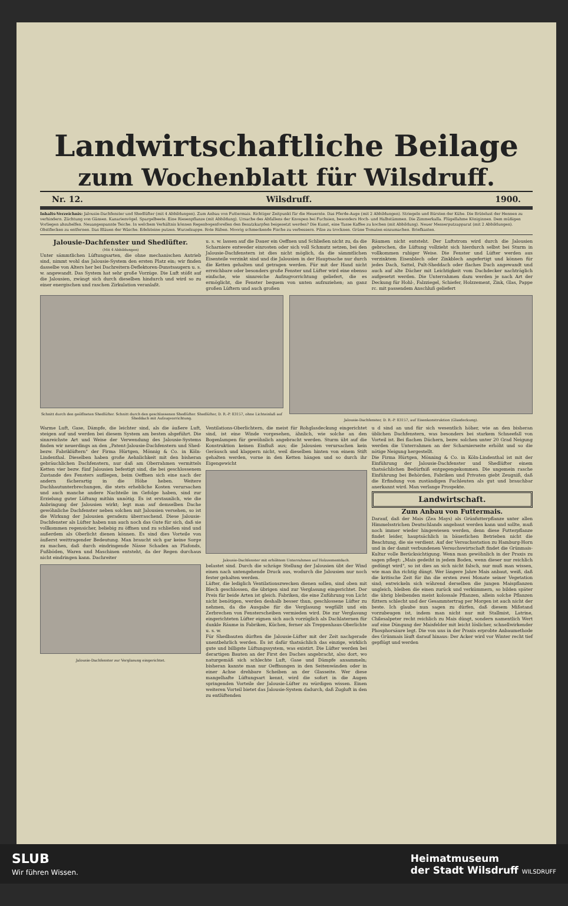Landwirtschaftliche Beilage
zum Wochenblatt für Wilsdruff.
Nr. 12. Wilsdruff. 1900.
Inhalts-Verzeichnis: Jalousie-Dachfenster und Shedlüfter (mit 4 Abbildungen). Zum Anbau von Futtermais. Richtiger Zeitpunkt für die Heuernte. Das Pferde-Auge (mit 2 Abbildungen). Striegeln und Bürsten der Kühe. Die Brütelust der Hennen zu verhindern. Züchtung von Gänsen. Kanarienvögel. Spargelbeete. Eine Riesenpflanze (mit Abbildung). Ursache des Abfallens der Knospen bei Fuchsien, besonders Hoch- und Halbstämmen. Die Zimmerkalla. Flügellahme Königinnen. Dem müßigen Vorliegen abzuhelfen. Neuangespannte Teiche. In welchem Verhältnis können Regenbogenforellen den Besatzkarpfen beigesetzt werden? Die Kunst, eine Tasse Kaffee zu kochen (mit Abbildung). Neuer Messerputzapparat (mit 2 Abbildungen). Obstflecken zu entfernen. Das Bläuen der Wäsche. Edelsteine putzen. Wurzelsuppe. Rote Rüben. Moorig schmeckende Fische zu verbessern. Pilze zu trocknen. Grüne Tomaten einzumachen. Briefkasten.
Jalousie-Dachfenster und Shedlüfter.
(Mit 4 Abbildungen)
Unter sämmtlichen Lüftungsarten, die ohne mechanischen Antrieb sind, nimmt wohl das Jalousie-System den ersten Platz ein; wir finden dasselbe von Alters her bei Dachreitern-Deflektoren-Dunstsaugern u. s. w. angewandt. Das System hat sehr große Vorzüge. Die Luft stößt auf die Jalousien, zwängt sich durch dieselben hindurch und wird so zu einer energischen und raschen Zirkulation veranlaßt.
u. s. w. lassen auf die Dauer ein Oeffnen und Schließen nicht zu, da die Scharniere entweder einrosten oder sich voll Schmutz setzen, bei den Jalousie-Dachfenstern ist dies nicht möglich, da die sämmtlichen Eisenteile verzinkt sind und die Jalousien in der Hauptsache nur durch die Ketten gehalten und getragen werden. Für mit der Hand nicht erreichbare oder besonders große Fenster und Lüfter wird eine ebenso einfache, wie sinnreiche Aufzugvorrichtung geliefert, die es ermöglicht, die Fenster bequem von unten aufzuziehen; an ganz großen Lüftern und auch großen
Räumen nicht entsteht. Der Luftstrom wird durch die Jalousien gebrochen, die Lüftung vollzieht sich hierdurch selbst bei Sturm in vollkommen ruhiger Weise. Die Fenster und Lüfter werden aus verzinktem Eisenblech oder Zinkblech angefertigt und können für jedes Dach, Sattel, Pult-Sheddach oder flaches Dach angewandt und auch auf alte Dächer mit Leichtigkeit vom Dachdecker nachträglich aufgesetzt werden. Die Unterrahmen dazu werden je nach Art der Deckung für Hohl-, Falzziegel, Schiefer, Holzzement, Zink, Glas, Pappe rc. mit passendem Anschluß geliefert
Schnitt durch den geöffneten Shedlüfter. Schnitt durch den geschlossenen Shedlüfter. Shedlüfter, D. R.-P. 83157, ohne Lichteinlaß auf Sheddach mit Aufzugvorrichtung.
Jalousie-Dachfenster, D. R.-P. 83157, auf Eisenkonstruktion (Glasdeckung).
Warme Luft, Gase, Dämpfe, die leichter sind, als die äußere Luft, steigen auf und werden bei diesem System am besten abgeführt. Die sinnreichste Art und Weise der Verwendung des Jalousie-Systems finden wir neuerdings an den „Patent-Jalousie-Dachfenstern und Shed- bezw. Fabriklüftern" der Firma Hürtgen, Mönnig & Co. in Köln-Lindenthal. Dieselben haben große Aehnlichkeit mit den bisheran gebräuchlichen Dachfenstern, nur daß am Oberrahmen vermittels Ketten vier bezw. fünf Jalousien befestigt sind, die bei geschlossenem Zustande des Fensters aufliegen, beim Oeffnen sich eine nach der andern fächerartig in die Höhe heben. Weitere Dachhautunterbrechungen, die stets erhebliche Kosten verursachen und auch manche andere Nachteile im Gefolge haben, sind zur Erzielung guter Lüftung mithin unnötig. Es ist erstaunlich, wie die Anbringung der Jalousien wirkt; legt man auf demselben Dache gewöhnliche Dachfenster neben solchen mit Jalousien versehen, so ist die Wirkung der Jalousien geradezu überraschend. Diese Jalousie-Dachfenster als Lüfter haben nun auch noch das Gute für sich, daß sie vollkommen regensicher, beliebig zu öffnen und zu schließen sind und außerdem als Oberlicht dienen können. Es sind dies Vorteile von äußerst weittragender Bedeutung. Man braucht sich gar keine Sorge zu machen, daß durch eindringende Nässe Schaden an Plafonds, Fußböden, Waren und Maschinen entsteht, da der Regen durchaus nicht eindringen kann. Dachreiter
Jalousie-Dachfenster zur Verglasung eingerichtet.
Ventilations-Oberlichtern, die meist für Rohglasdeckung eingerichtet sind, ist eine Winde vorgesehen, ähnlich, wie solche an den Bogenlampen für gewöhnlich angebracht werden. Sturm übt auf die Konstruktion keinen Einfluß aus; die Jalousien verursachen kein Geräusch und klappern nicht, weil dieselben hinten von einem Stift gehalten werden, vorne in den Ketten hängen und so durch ihr Eigengewicht
Jalousie-Dachfenster mit erhöhtem Unterrahmen auf Holzzementdach.
belastet sind. Durch die schräge Stellung der Jalousien übt der Wind einen nach untengehende Druck aus, wodurch die Jalousien nur noch fester gehalten werden.
Lüfter, die lediglich Ventilationszwecken dienen sollen, sind oben mit Blech geschlossen, die übrigen sind zur Verglasung eingerichtet. Der Preis für beide Arten ist gleich. Fabriken, die eine Zuführung von Licht nicht benötigen, werden deshalb besser thun, geschlossene Lüfter zu nehmen, da die Ausgabe für die Verglasung wegfällt und ein Zerbrechen von Fensterscheiben vermieden wird. Die zur Verglasung eingerichteten Lüfter eignen sich auch vorzüglich als Dachlaternen für dunkle Räume in Fabriken, Küchen, ferner als Treppenhaus-Oberlichte u. s. w.
Für Shedbauten dürften die Jalousie-Lüfter mit der Zeit nachgerade unentbehrlich werden. Es ist dafür thatsächlich das einzige, wirklich gute und billigste Lüftungssystem, was existirt. Die Lüfter werden bei derartigen Bauten an der First des Daches angebracht, also dort, wo naturgemäß sich schlechte Luft, Gase und Dämpfe ansammeln; bisheran kannte man nur Oeffnungen in den Seitenwänden oder in einer Achse drehbare Scheiben an der Glasseite. Wer diese mangelhafte Lüftungsart kennt, wird die sofort in die Augen springenden Vorteile der Jalousie-Lüfter zu würdigen wissen. Einen weiteren Vorteil bietet das Jalousie-System dadurch, daß Zugluft in den zu entlüftenden
u d sind an und für sich wesentlich höher, wie an den bisheran üblichen Dachfenstern, was besonders bei starkem Schneefall von Vorteil ist. Bei flachen Dächern, bezw. solchen unter 20 Grad Neigung werden die Unterrahmen an der Scharnierseite erhöht und so die nötige Neigung hergestellt.
Die Firma Hürtgen, Mönning & Co. in Köln-Lindenthal ist mit der Einführung der Jalousie-Dachfenster und Shedlüfter einem thatsächlichen Bedürfniß entgegengekommen. Die ungemein rasche Einführung bei Behörden, Fabriken und Privaten giebt Zeugniß, daß die Erfindung von zuständigen Fachleuten als gut und brauchbar anerkannt wird. Man verlange Prospekte.
Landwirtschaft.
Zum Anbau von Futtermais.
Darauf, daß der Mais (Zea Mays) als Grünfutterpflanze unter allen Himmelsstrichen Deutschlands angebaut werden kann und sollte, muß noch immer wieder hingewiesen werden, denn diese Futterpflanze findet leider, hauptsächlich in bäuerlichen Betrieben nicht die Beachtung, die sie verdient. Auf der Versuchsstation zu Hamburg-Horn und in der damit verbundenen Versuchswirtschaft findet die Grünmais-Kultur volle Berücksichtigung. Wenn man gewöhnlich in der Praxis zu sagen pflegt: „Mais gedeiht in jedem Boden, wenn dieser nur reichlich gedüngt wird", so ist dies an sich nicht falsch, nur muß man wissen, wie man ihn richtig düngt. Wer längere Jahre Mais anbaut, weiß, daß die kritische Zeit für ihn die ersten zwei Monate seiner Vegetation sind; entwickeln sich während derselben die jungen Maispflanzen ungleich, bleiben die einen zurück und verkümmern, so bilden später die übrig bleibenden meist kolossale Pflanzen, allein solche Pflanzen füttern schlecht und der Gesammtertrag per Morgen ist auch nicht der beste. Ich glaube nun sagen zu dürfen, daß diesem Mißstand vorzubeugen ist, indem man nicht nur mit Stallmist, Latrine, Chilesalpeter recht reichlich zu Mais düngt, sondern namentlich Wert auf eine Düngung der Maisfelder mit leicht löslicher, schnellwirkender Phosphorsäure legt. Die von uns in der Praxis erprobte Anbaumethode des Grünmais läuft darauf hinaus: Der Acker wird vor Winter recht tief gepflügt und werden
SLUB
Wir führen Wissen.
Heimatmuseum
der Stadt Wilsdruff WILSDRUFF